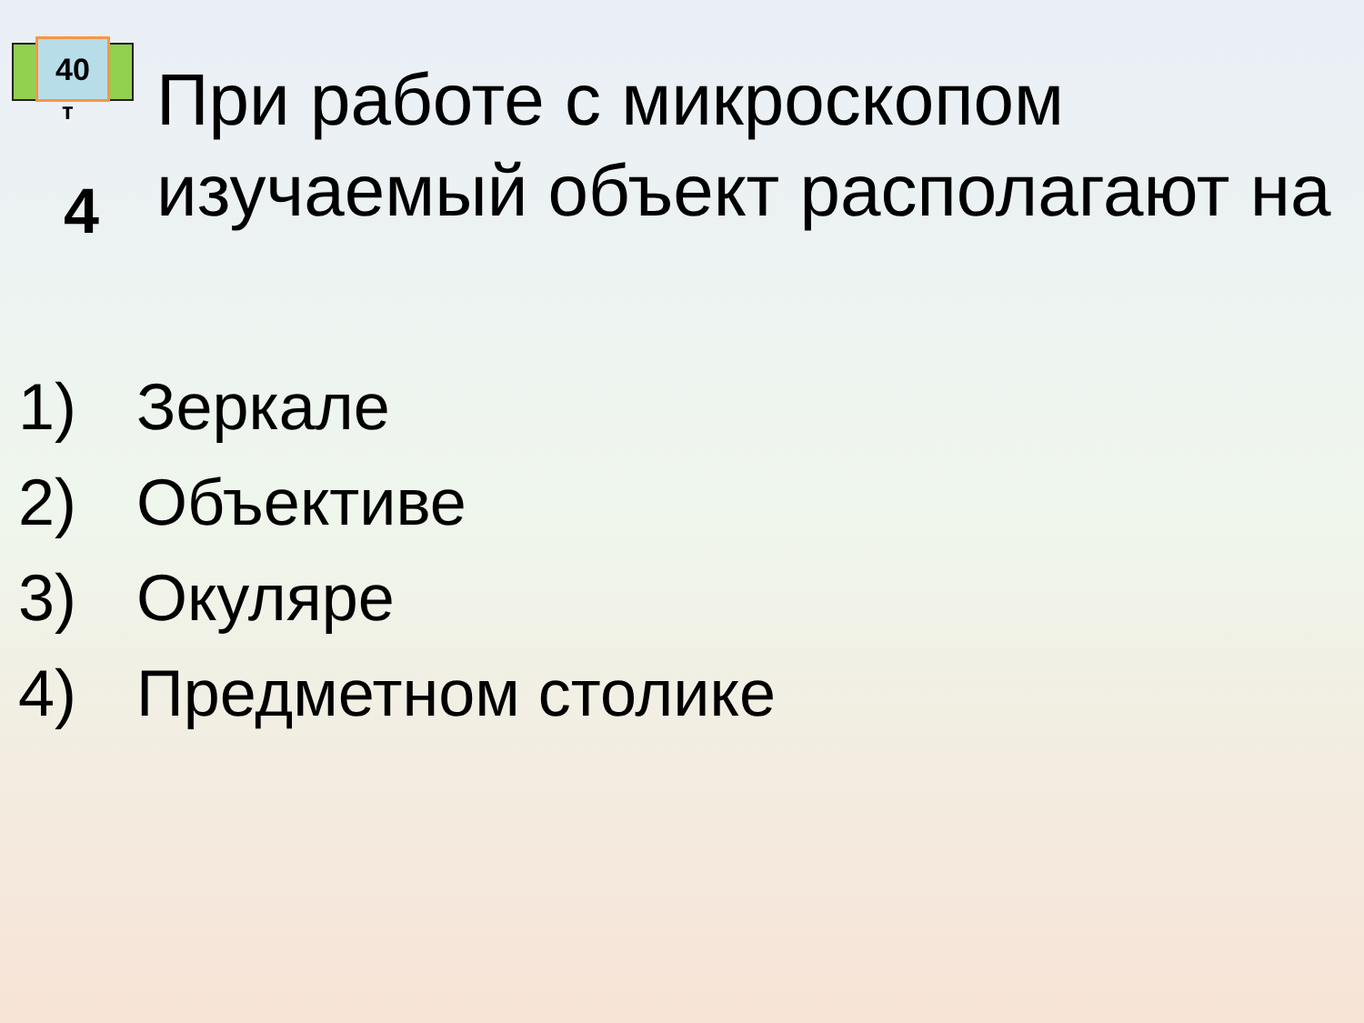40
т
4
При работе с микроскопом изучаемый объект располагают на
1) Зеркале
2) Объективе
3) Окуляре
4) Предметном столике